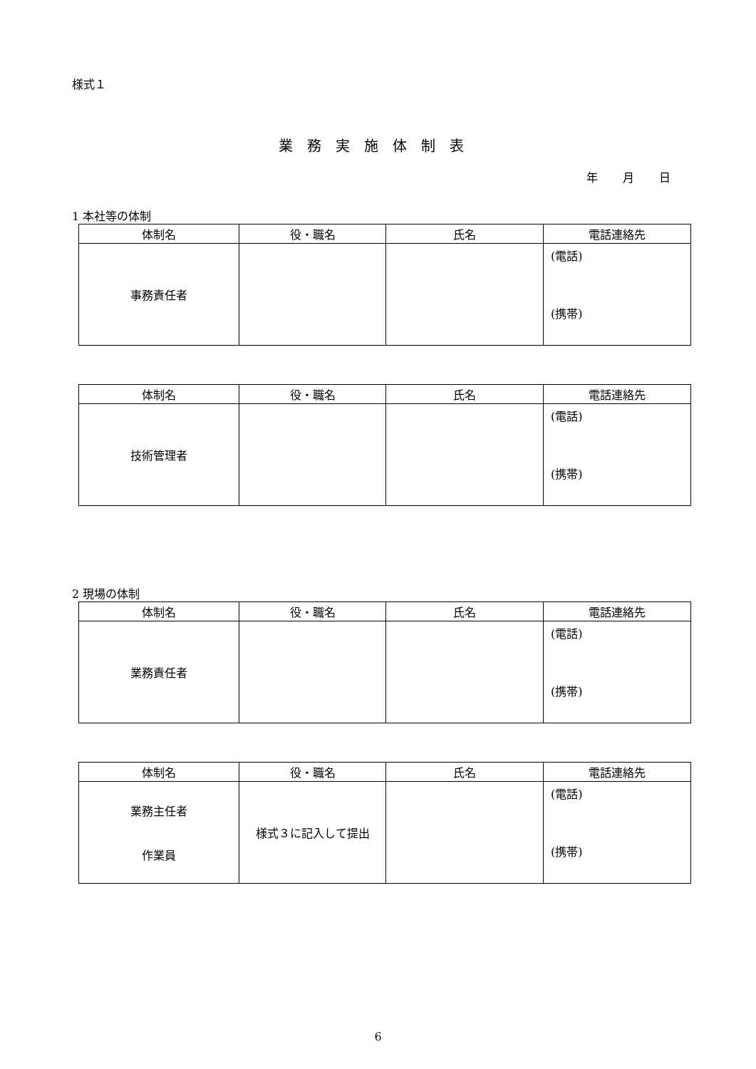様式１
業務実施体制表
年 月 日
1 本社等の体制
| 体制名 | 役・職名 | 氏名 | 電話連絡先 |
| --- | --- | --- | --- |
| 事務責任者 | | | (電話) (携帯) |
| 体制名 | 役・職名 | 氏名 | 電話連絡先 |
| --- | --- | --- | --- |
| 技術管理者 | | | (電話) (携帯) |
2 現場の体制
| 体制名 | 役・職名 | 氏名 | 電話連絡先 |
| --- | --- | --- | --- |
| 業務責任者 | | | (電話) (携帯) |
| 体制名 | 役・職名 | 氏名 | 電話連絡先 |
| --- | --- | --- | --- |
| 業務主任者 作業員 | 様式３に記入して提出 | | (電話) (携帯) |
6